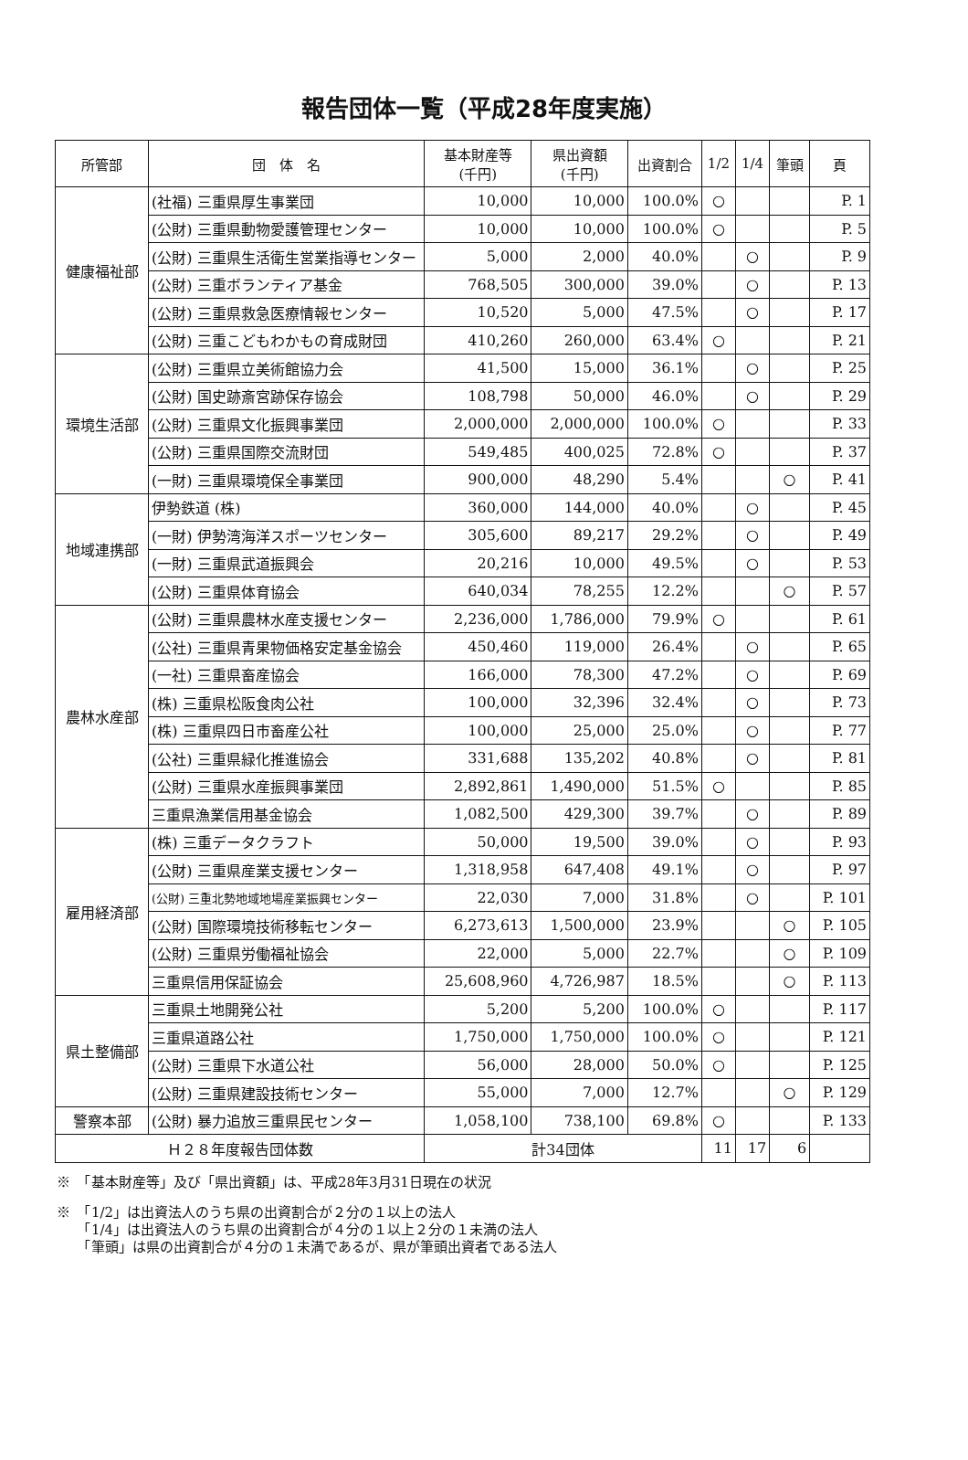報告団体一覧（平成28年度実施）
| 所管部 | 団 体 名 | 基本財産等 (千円) | 県出資額 (千円) | 出資割合 | 1/2 | 1/4 | 筆頭 | 頁 |
| --- | --- | --- | --- | --- | --- | --- | --- | --- |
| 健康福祉部 | (社福) 三重県厚生事業団 | 10,000 | 10,000 | 100.0% | ○ | | | P. 1 |
| | (公財) 三重県動物愛護管理センター | 10,000 | 10,000 | 100.0% | ○ | | | P. 5 |
| | (公財) 三重県生活衛生営業指導センター | 5,000 | 2,000 | 40.0% | | ○ | | P. 9 |
| | (公財) 三重ボランティア基金 | 768,505 | 300,000 | 39.0% | | ○ | | P. 13 |
| | (公財) 三重県救急医療情報センター | 10,520 | 5,000 | 47.5% | | ○ | | P. 17 |
| | (公財) 三重こどもわかもの育成財団 | 410,260 | 260,000 | 63.4% | ○ | | | P. 21 |
| 環境生活部 | (公財) 三重県立美術館協力会 | 41,500 | 15,000 | 36.1% | | ○ | | P. 25 |
| | (公財) 国史跡斎宮跡保存協会 | 108,798 | 50,000 | 46.0% | | ○ | | P. 29 |
| | (公財) 三重県文化振興事業団 | 2,000,000 | 2,000,000 | 100.0% | ○ | | | P. 33 |
| | (公財) 三重県国際交流財団 | 549,485 | 400,025 | 72.8% | ○ | | | P. 37 |
| | (一財) 三重県環境保全事業団 | 900,000 | 48,290 | 5.4% | | | ○ | P. 41 |
| 地域連携部 | 伊勢鉄道 (株) | 360,000 | 144,000 | 40.0% | | ○ | | P. 45 |
| | (一財) 伊勢湾海洋スポーツセンター | 305,600 | 89,217 | 29.2% | | ○ | | P. 49 |
| | (一財) 三重県武道振興会 | 20,216 | 10,000 | 49.5% | | ○ | | P. 53 |
| | (公財) 三重県体育協会 | 640,034 | 78,255 | 12.2% | | | ○ | P. 57 |
| 農林水産部 | (公財) 三重県農林水産支援センター | 2,236,000 | 1,786,000 | 79.9% | ○ | | | P. 61 |
| | (公社) 三重県青果物価格安定基金協会 | 450,460 | 119,000 | 26.4% | | ○ | | P. 65 |
| | (一社) 三重県畜産協会 | 166,000 | 78,300 | 47.2% | | ○ | | P. 69 |
| | (株) 三重県松阪食肉公社 | 100,000 | 32,396 | 32.4% | | ○ | | P. 73 |
| | (株) 三重県四日市畜産公社 | 100,000 | 25,000 | 25.0% | | ○ | | P. 77 |
| | (公社) 三重県緑化推進協会 | 331,688 | 135,202 | 40.8% | | ○ | | P. 81 |
| | (公財) 三重県水産振興事業団 | 2,892,861 | 1,490,000 | 51.5% | ○ | | | P. 85 |
| | 三重県漁業信用基金協会 | 1,082,500 | 429,300 | 39.7% | | ○ | | P. 89 |
| 雇用経済部 | (株) 三重データクラフト | 50,000 | 19,500 | 39.0% | | ○ | | P. 93 |
| | (公財) 三重県産業支援センター | 1,318,958 | 647,408 | 49.1% | | ○ | | P. 97 |
| | (公財) 三重北勢地域地場産業振興センター | 22,030 | 7,000 | 31.8% | | ○ | | P. 101 |
| | (公財) 国際環境技術移転センター | 6,273,613 | 1,500,000 | 23.9% | | | ○ | P. 105 |
| | (公財) 三重県労働福祉協会 | 22,000 | 5,000 | 22.7% | | | ○ | P. 109 |
| | 三重県信用保証協会 | 25,608,960 | 4,726,987 | 18.5% | | | ○ | P. 113 |
| 県土整備部 | 三重県土地開発公社 | 5,200 | 5,200 | 100.0% | ○ | | | P. 117 |
| | 三重県道路公社 | 1,750,000 | 1,750,000 | 100.0% | ○ | | | P. 121 |
| | (公財) 三重県下水道公社 | 56,000 | 28,000 | 50.0% | ○ | | | P. 125 |
| | (公財) 三重県建設技術センター | 55,000 | 7,000 | 12.7% | | | ○ | P. 129 |
| 警察本部 | (公財) 暴力追放三重県民センター | 1,058,100 | 738,100 | 69.8% | ○ | | | P. 133 |
| Ｈ２８年度報告団体数 | | 計34団体 | | | 11 | 17 | 6 | |
※　「基本財産等」及び「県出資額」は、平成28年3月31日現在の状況
※　「1/2」は出資法人のうち県の出資割合が２分の１以上の法人
　　「1/4」は出資法人のうち県の出資割合が４分の１以上２分の１未満の法人
　　「筆頭」は県の出資割合が４分の１未満であるが、県が筆頭出資者である法人